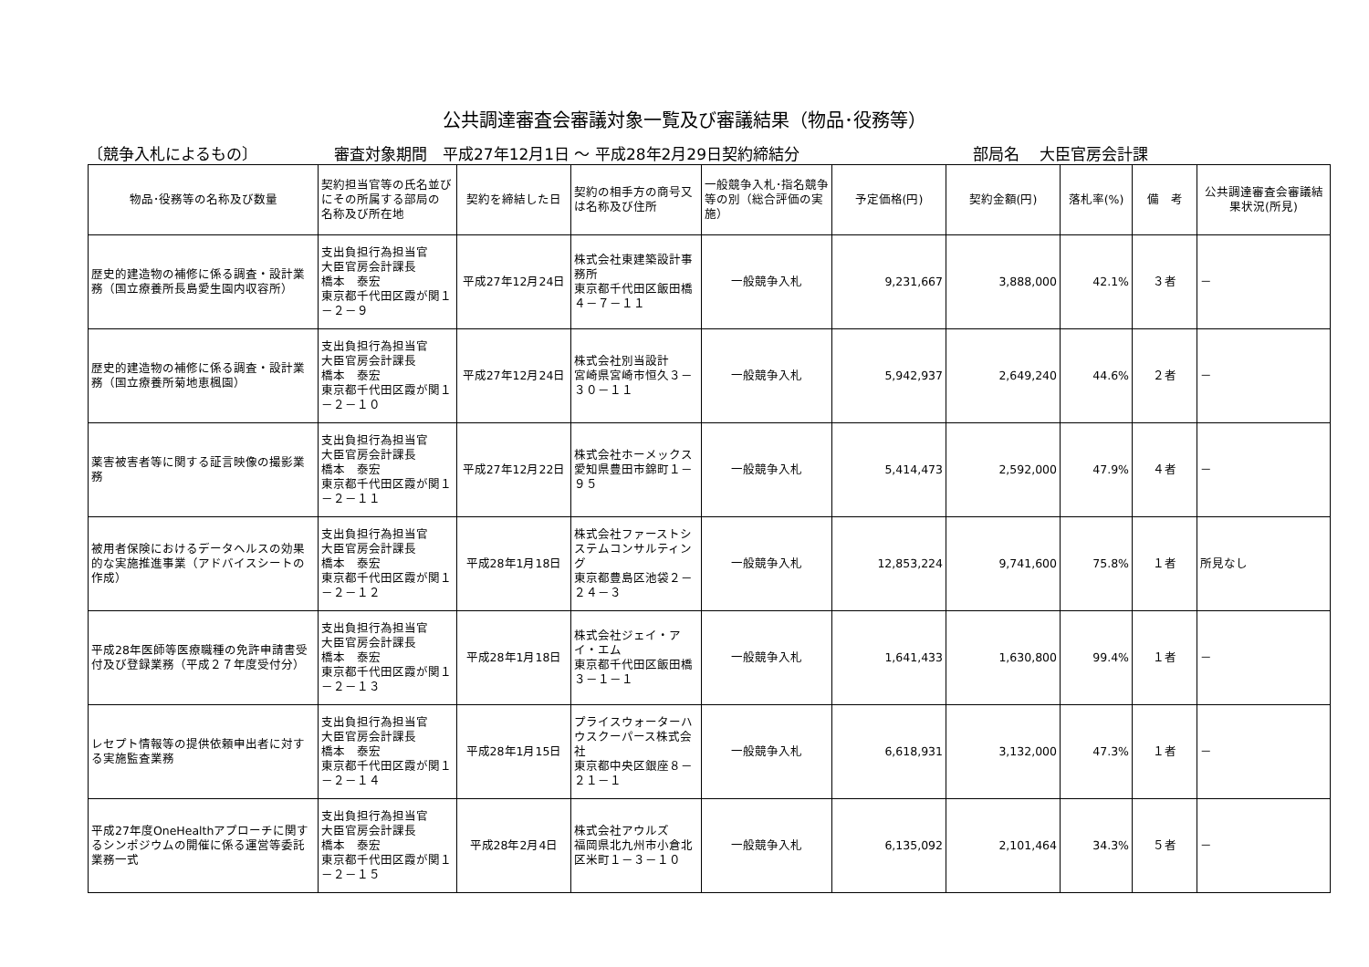公共調達審査会審議対象一覧及び審議結果（物品･役務等）
〔競争入札によるもの〕 審査対象期間　平成27年12月1日 ～ 平成28年2月29日契約締結分 部局名　 大臣官房会計課
| 物品･役務等の名称及び数量 | 契約担当官等の氏名並びにその所属する部局の 名称及び所在地 | 契約を締結した日 | 契約の相手方の商号又は名称及び住所 | 一般競争入札･指名競争等の別（総合評価の実施） | 予定価格(円) | 契約金額(円) | 落札率(%) | 備 考 | 公共調達審査会審議結果状況(所見) |
| --- | --- | --- | --- | --- | --- | --- | --- | --- | --- |
| 歴史的建造物の補修に係る調査・設計業務（国立療養所長島愛生園内収容所） | 支出負担行為担当官 大臣官房会計課長 橋本 泰宏 東京都千代田区霞が関１－２－９ | 平成27年12月24日 | 株式会社東建築設計事務所 東京都千代田区飯田橋４－７－１１ | 一般競争入札 | 9,231,667 | 3,888,000 | 42.1% | ３者 | － |
| 歴史的建造物の補修に係る調査・設計業務（国立療養所菊地恵楓園） | 支出負担行為担当官 大臣官房会計課長 橋本 泰宏 東京都千代田区霞が関１－２－１０ | 平成27年12月24日 | 株式会社別当設計 宮崎県宮崎市恒久３－３０－１１ | 一般競争入札 | 5,942,937 | 2,649,240 | 44.6% | ２者 | － |
| 薬害被害者等に関する証言映像の撮影業務 | 支出負担行為担当官 大臣官房会計課長 橋本 泰宏 東京都千代田区霞が関１－２－１１ | 平成27年12月22日 | 株式会社ホーメックス 愛知県豊田市錦町１－９５ | 一般競争入札 | 5,414,473 | 2,592,000 | 47.9% | ４者 | － |
| 被用者保険におけるデータヘルスの効果的な実施推進事業（アドバイスシートの作成） | 支出負担行為担当官 大臣官房会計課長 橋本 泰宏 東京都千代田区霞が関１－２－１２ | 平成28年1月18日 | 株式会社ファーストシステムコンサルティング 東京都豊島区池袋２－２４－３ | 一般競争入札 | 12,853,224 | 9,741,600 | 75.8% | １者 | 所見なし |
| 平成28年医師等医療職種の免許申請書受付及び登録業務（平成２７年度受付分） | 支出負担行為担当官 大臣官房会計課長 橋本 泰宏 東京都千代田区霞が関１－２－１３ | 平成28年1月18日 | 株式会社ジェイ・アイ・エム 東京都千代田区飯田橋３－１－１ | 一般競争入札 | 1,641,433 | 1,630,800 | 99.4% | １者 | － |
| レセプト情報等の提供依頼申出者に対する実施監査業務 | 支出負担行為担当官 大臣官房会計課長 橋本 泰宏 東京都千代田区霞が関１－２－１４ | 平成28年1月15日 | プライスウォーターハウスクーパース株式会社 東京都中央区銀座８－２１－１ | 一般競争入札 | 6,618,931 | 3,132,000 | 47.3% | １者 | － |
| 平成27年度OneHealthアプローチに関するシンポジウムの開催に係る運営等委託業務一式 | 支出負担行為担当官 大臣官房会計課長 橋本 泰宏 東京都千代田区霞が関１－２－１５ | 平成28年2月4日 | 株式会社アウルズ 福岡県北九州市小倉北区米町１－３－１０ | 一般競争入札 | 6,135,092 | 2,101,464 | 34.3% | ５者 | － |